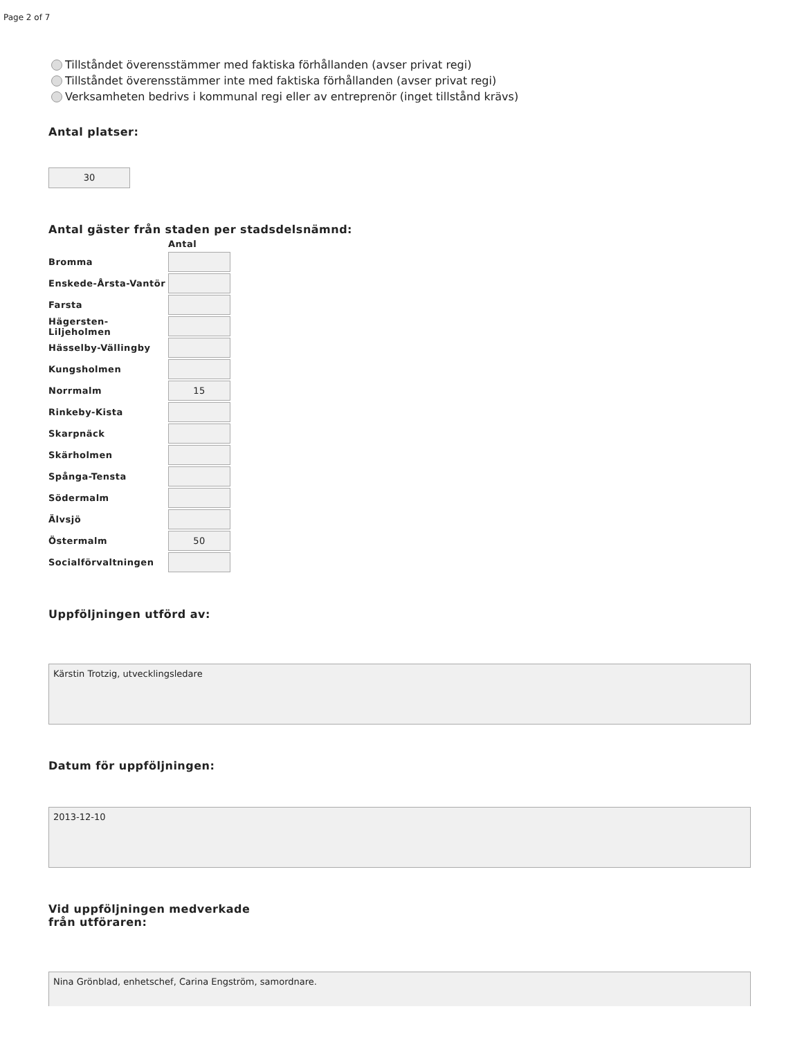Page 2 of 7
Tillståndet överensstämmer med faktiska förhållanden (avser privat regi)
Tillståndet överensstämmer inte med faktiska förhållanden (avser privat regi)
Verksamheten bedrivs i kommunal regi eller av entreprenör (inget tillstånd krävs)
Antal platser:
30
Antal gäster från staden per stadsdelsnämnd:
| | Antal |
| --- | --- |
| Bromma | |
| Enskede-Årsta-Vantör | |
| Farsta | |
| Hägersten-Liljeholmen | |
| Hässelby-Vällingby | |
| Kungsholmen | |
| Norrmalm | 15 |
| Rinkeby-Kista | |
| Skarpnäck | |
| Skärholmen | |
| Spånga-Tensta | |
| Södermalm | |
| Älvsjö | |
| Östermalm | 50 |
| Socialförvaltningen | |
Uppföljningen utförd av:
Kärstin Trotzig, utvecklingsledare
Datum för uppföljningen:
2013-12-10
Vid uppföljningen medverkade
från utföraren:
Nina Grönblad, enhetschef, Carina Engström, samordnare.